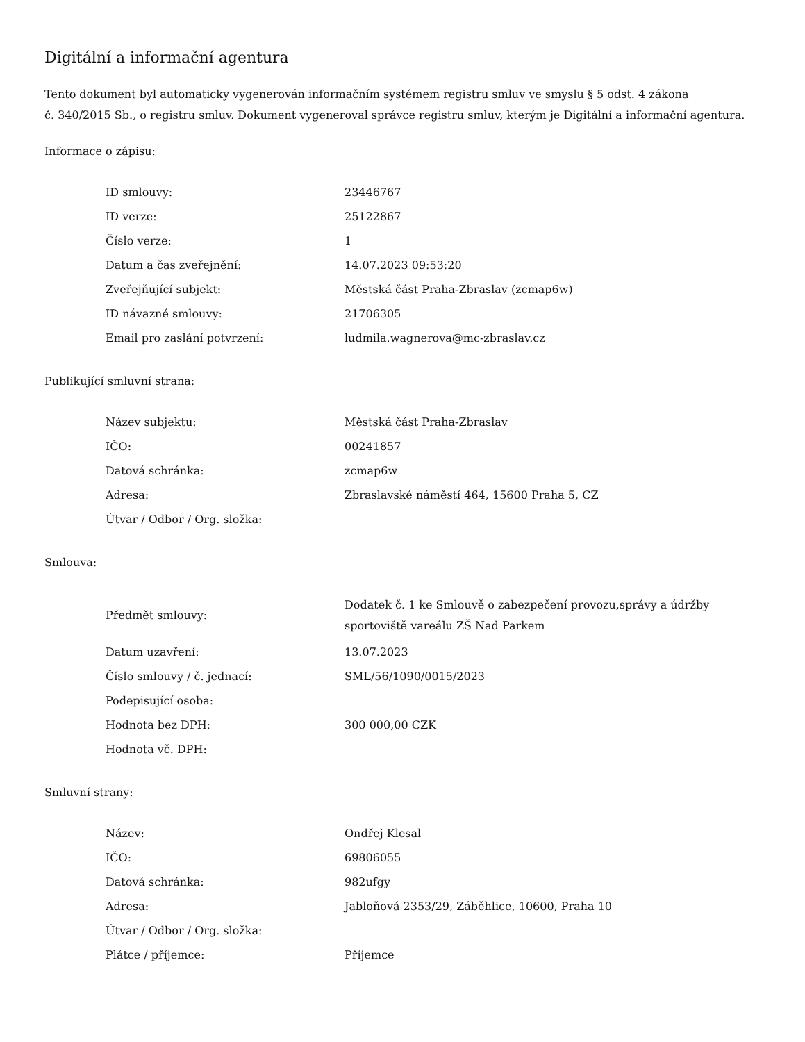Digitální a informační agentura
Tento dokument byl automaticky vygenerován informačním systémem registru smluv ve smyslu § 5 odst. 4 zákona
č. 340/2015 Sb., o registru smluv. Dokument vygeneroval správce registru smluv, kterým je Digitální a informační agentura.
Informace o zápisu:
| ID smlouvy: | 23446767 |
| ID verze: | 25122867 |
| Číslo verze: | 1 |
| Datum a čas zveřejnění: | 14.07.2023 09:53:20 |
| Zveřejňující subjekt: | Městská část Praha-Zbraslav (zcmap6w) |
| ID návazné smlouvy: | 21706305 |
| Email pro zaslání potvrzení: | ludmila.wagnerova@mc-zbraslav.cz |
Publikující smluvní strana:
| Název subjektu: | Městská část Praha-Zbraslav |
| IČO: | 00241857 |
| Datová schránka: | zcmap6w |
| Adresa: | Zbraslavské náměstí 464, 15600 Praha 5, CZ |
| Útvar / Odbor / Org. složka: | |
Smlouva:
| Předmět smlouvy: | Dodatek č. 1 ke Smlouvě o zabezpečení provozu,správy a údržby sportoviště vareálu ZŠ Nad Parkem |
| Datum uzavření: | 13.07.2023 |
| Číslo smlouvy / č. jednací: | SML/56/1090/0015/2023 |
| Podepisující osoba: | |
| Hodnota bez DPH: | 300 000,00 CZK |
| Hodnota vč. DPH: | |
Smluvní strany:
| Název: | Ondřej Klesal |
| IČO: | 69806055 |
| Datová schránka: | 982ufgy |
| Adresa: | Jabloňová 2353/29, Záběhlice, 10600, Praha 10 |
| Útvar / Odbor / Org. složka: | |
| Plátce / příjemce: | Příjemce |